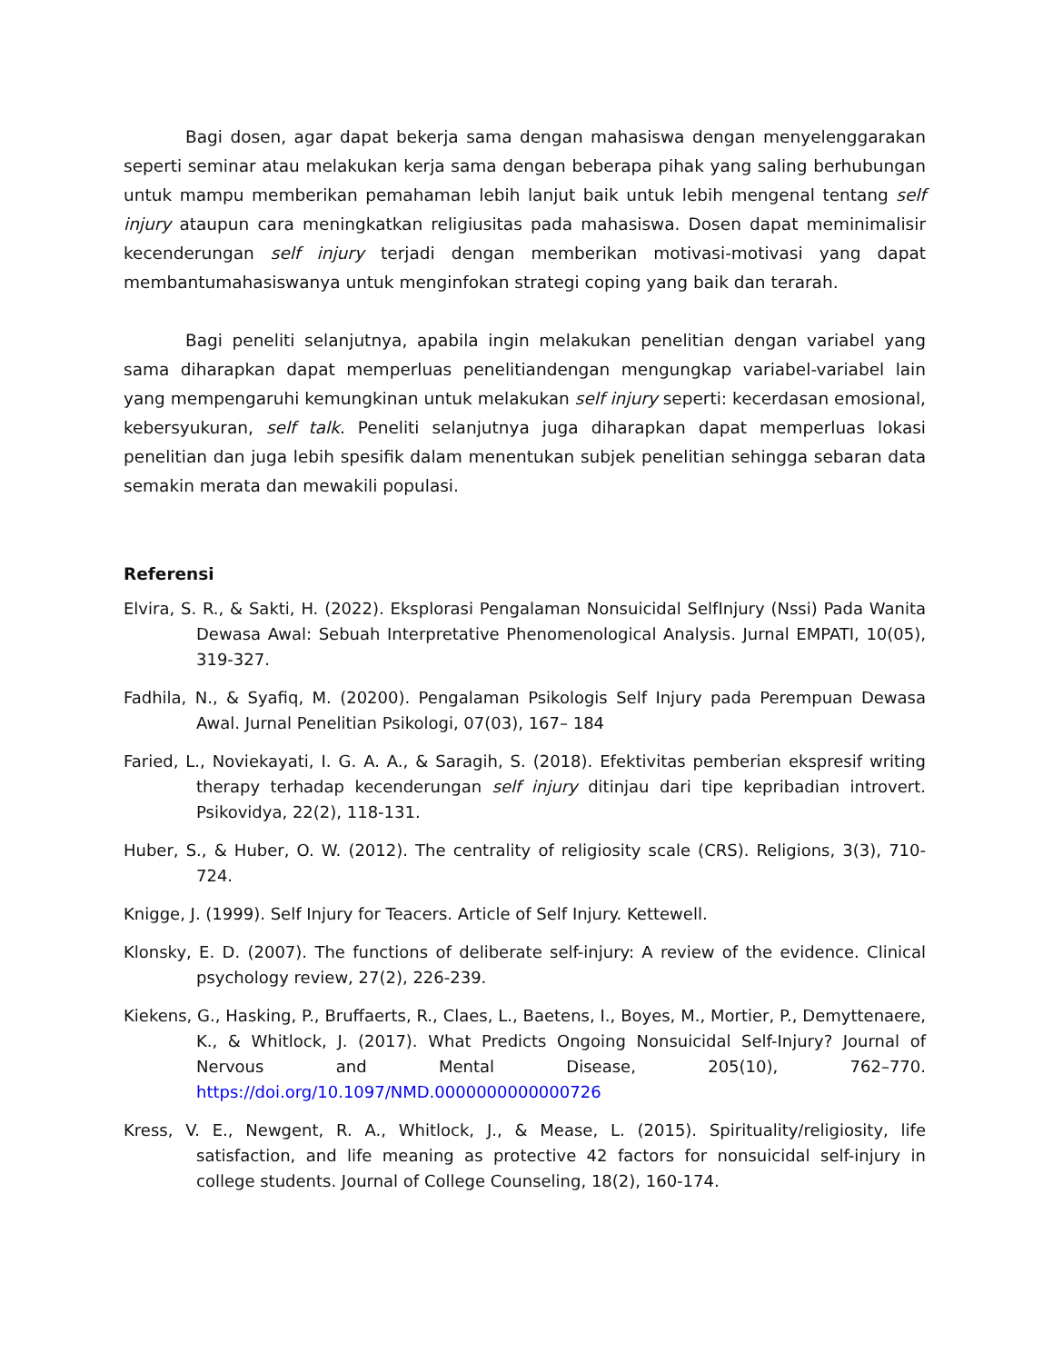Bagi dosen, agar dapat bekerja sama dengan mahasiswa dengan menyelenggarakan seperti seminar atau melakukan kerja sama dengan beberapa pihak yang saling berhubungan untuk mampu memberikan pemahaman lebih lanjut baik untuk lebih mengenal tentang self injury ataupun cara meningkatkan religiusitas pada mahasiswa. Dosen dapat meminimalisir kecenderungan self injury terjadi dengan memberikan motivasi-motivasi yang dapat membantumahasiswanya untuk menginfokan strategi coping yang baik dan terarah.
Bagi peneliti selanjutnya, apabila ingin melakukan penelitian dengan variabel yang sama diharapkan dapat memperluas penelitiandengan mengungkap variabel-variabel lain yang mempengaruhi kemungkinan untuk melakukan self injury seperti: kecerdasan emosional, kebersyukuran, self talk. Peneliti selanjutnya juga diharapkan dapat memperluas lokasi penelitian dan juga lebih spesifik dalam menentukan subjek penelitian sehingga sebaran data semakin merata dan mewakili populasi.
Referensi
Elvira, S. R., & Sakti, H. (2022). Eksplorasi Pengalaman Nonsuicidal SelfInjury (Nssi) Pada Wanita Dewasa Awal: Sebuah Interpretative Phenomenological Analysis. Jurnal EMPATI, 10(05), 319-327.
Fadhila, N., & Syafiq, M. (20200). Pengalaman Psikologis Self Injury pada Perempuan Dewasa Awal. Jurnal Penelitian Psikologi, 07(03), 167– 184
Faried, L., Noviekayati, I. G. A. A., & Saragih, S. (2018). Efektivitas pemberian ekspresif writing therapy terhadap kecenderungan self injury ditinjau dari tipe kepribadian introvert. Psikovidya, 22(2), 118-131.
Huber, S., & Huber, O. W. (2012). The centrality of religiosity scale (CRS). Religions, 3(3), 710-724.
Knigge, J. (1999). Self Injury for Teacers. Article of Self Injury. Kettewell.
Klonsky, E. D. (2007). The functions of deliberate self-injury: A review of the evidence. Clinical psychology review, 27(2), 226-239.
Kiekens, G., Hasking, P., Bruffaerts, R., Claes, L., Baetens, I., Boyes, M., Mortier, P., Demyttenaere, K., & Whitlock, J. (2017). What Predicts Ongoing Nonsuicidal Self-Injury? Journal of Nervous and Mental Disease, 205(10), 762–770. https://doi.org/10.1097/NMD.0000000000000726
Kress, V. E., Newgent, R. A., Whitlock, J., & Mease, L. (2015). Spirituality/religiosity, life satisfaction, and life meaning as protective 42 factors for nonsuicidal self-injury in college students. Journal of College Counseling, 18(2), 160-174.